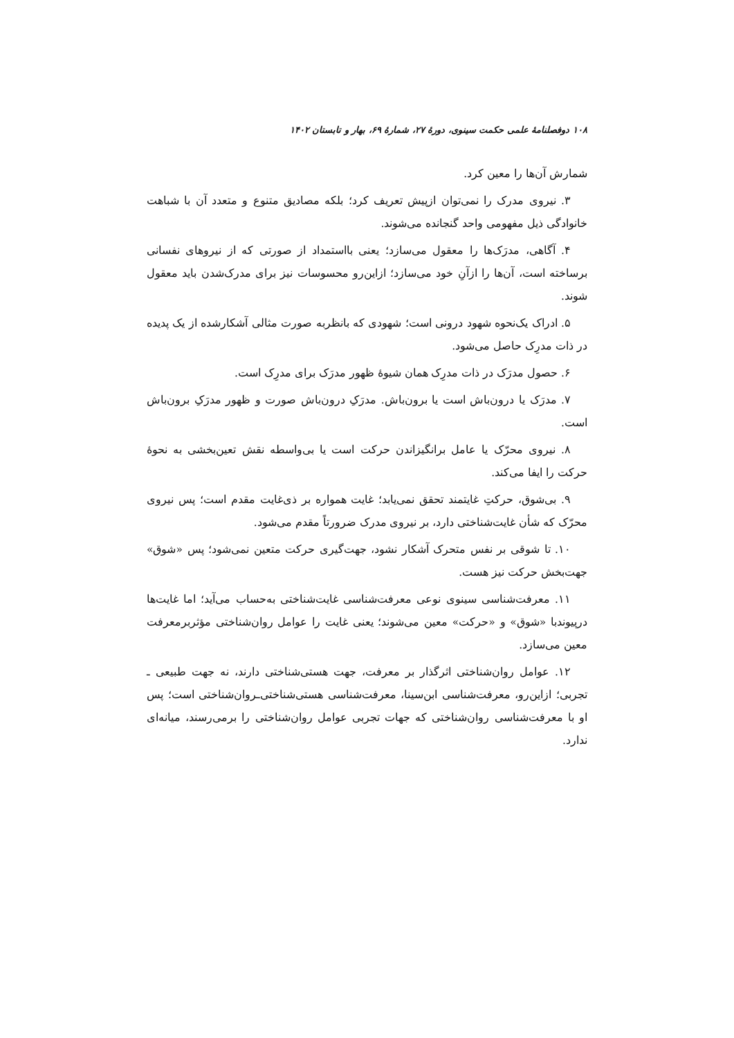۱۰۸ دوفصلنامهٔ علمی حکمت سینوی، دورهٔ ۲۷، شمارهٔ ۶۹، بهار و تابستان ۱۴۰۲
شمارش آن‌ها را معین کرد.
۳. نیروی مدرک را نمی‌توان ازپیش تعریف کرد؛ بلکه مصادیق متنوع و متعدد آن با شباهت خانوادگی ذیل مفهومی واحد گنجانده می‌شوند.
۴. آگاهی، مدرَک‌ها را معقول می‌سازد؛ یعنی بااستمداد از صورتی که از نیروهای نفسانی برساخته است، آن‌ها را ازآنِ خود می‌سازد؛ ازاین‌رو محسوسات نیز برای مدرک‌شدن باید معقول شوند.
۵. ادراک یک‌نحوه شهود درونی است؛ شهودی که بانظربه صورت مثالی آشکارشده از یک پدیده در ذات مدرِک حاصل می‌شود.
۶. حصول مدرَک در ذات مدرِک همان شیوهٔ ظهور مدرَک برای مدرِک است.
۷. مدرَک یا درون‌باش است یا برون‌باش. مدرَکِ درون‌باش صورت و ظهور مدرَکِ برون‌باش است.
۸. نیروی محرّک یا عامل برانگیزاندن حرکت است یا بی‌واسطه نقش تعین‌بخشی به نحوهٔ حرکت را ایفا می‌کند.
۹. بی‌شوق، حرکتِ غایتمند تحقق نمی‌یابد؛ غایت همواره بر ذی‌غایت مقدم است؛ پس نیروی محرّک که شأن غایت‌شناختی دارد، بر نیروی مدرک ضرورتاً مقدم می‌شود.
۱۰. تا شوقی بر نفس متحرک آشکار نشود، جهت‌گیری حرکت متعین نمی‌شود؛ پس «شوق» جهت‌بخش حرکت نیز هست.
۱۱. معرفت‌شناسی سینوی نوعی معرفت‌شناسی غایت‌شناختی به‌حساب می‌آید؛ اما غایت‌ها درپیوندبا «شوق» و «حرکت» معین می‌شوند؛ یعنی غایت را عوامل روان‌شناختی مؤثربرمعرفت معین می‌سازد.
۱۲. عوامل روان‌شناختی اثرگذار بر معرفت، جهت هستی‌شناختی دارند، نه جهت طبیعی ـ تجربی؛ ازاین‌رو، معرفت‌شناسی ابن‌سینا، معرفت‌شناسی هستی‌شناختی‌ـروان‌شناختی است؛ پس او با معرفت‌شناسی روان‌شناختی که جهات تجربی عوامل روان‌شناختی را برمی‌رسند، میانه‌ای ندارد.